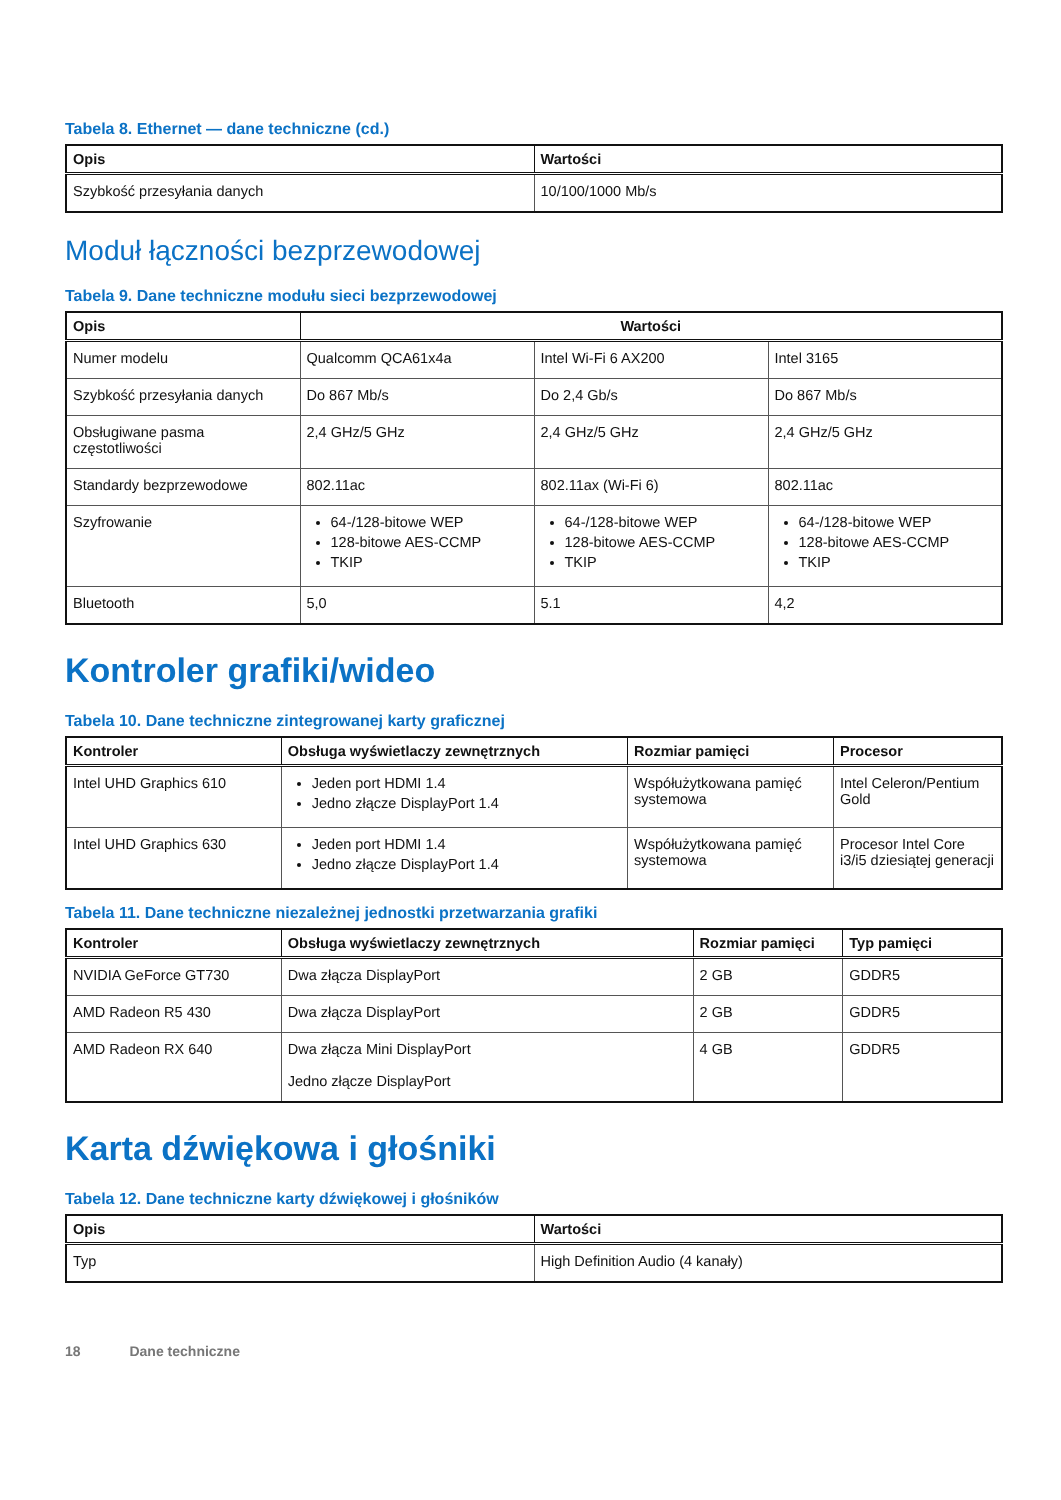Tabela 8. Ethernet — dane techniczne (cd.)
| Opis | Wartości |
| --- | --- |
| Szybkość przesyłania danych | 10/100/1000 Mb/s |
Moduł łączności bezprzewodowej
Tabela 9. Dane techniczne modułu sieci bezprzewodowej
| Opis | Wartości | | |
| --- | --- | --- | --- |
| Numer modelu | Qualcomm QCA61x4a | Intel Wi-Fi 6 AX200 | Intel 3165 |
| Szybkość przesyłania danych | Do 867 Mb/s | Do 2,4 Gb/s | Do 867 Mb/s |
| Obsługiwane pasma częstotliwości | 2,4 GHz/5 GHz | 2,4 GHz/5 GHz | 2,4 GHz/5 GHz |
| Standardy bezprzewodowe | 802.11ac | 802.11ax (Wi-Fi 6) | 802.11ac |
| Szyfrowanie | 64-/128-bitowe WEP 128-bitowe AES-CCMP TKIP | 64-/128-bitowe WEP 128-bitowe AES-CCMP TKIP | 64-/128-bitowe WEP 128-bitowe AES-CCMP TKIP |
| Bluetooth | 5,0 | 5.1 | 4,2 |
Kontroler grafiki/wideo
Tabela 10. Dane techniczne zintegrowanej karty graficznej
| Kontroler | Obsługa wyświetlaczy zewnętrznych | Rozmiar pamięci | Procesor |
| --- | --- | --- | --- |
| Intel UHD Graphics 610 | Jeden port HDMI 1.4 Jedno złącze DisplayPort 1.4 | Współużytkowana pamięć systemowa | Intel Celeron/Pentium Gold |
| Intel UHD Graphics 630 | Jeden port HDMI 1.4 Jedno złącze DisplayPort 1.4 | Współużytkowana pamięć systemowa | Procesor Intel Core i3/i5 dziesiątej generacji |
Tabela 11. Dane techniczne niezależnej jednostki przetwarzania grafiki
| Kontroler | Obsługa wyświetlaczy zewnętrznych | Rozmiar pamięci | Typ pamięci |
| --- | --- | --- | --- |
| NVIDIA GeForce GT730 | Dwa złącza DisplayPort | 2 GB | GDDR5 |
| AMD Radeon R5 430 | Dwa złącza DisplayPort | 2 GB | GDDR5 |
| AMD Radeon RX 640 | Dwa złącza Mini DisplayPort Jedno złącze DisplayPort | 4 GB | GDDR5 |
Karta dźwiękowa i głośniki
Tabela 12. Dane techniczne karty dźwiękowej i głośników
| Opis | Wartości |
| --- | --- |
| Typ | High Definition Audio (4 kanały) |
18 Dane techniczne